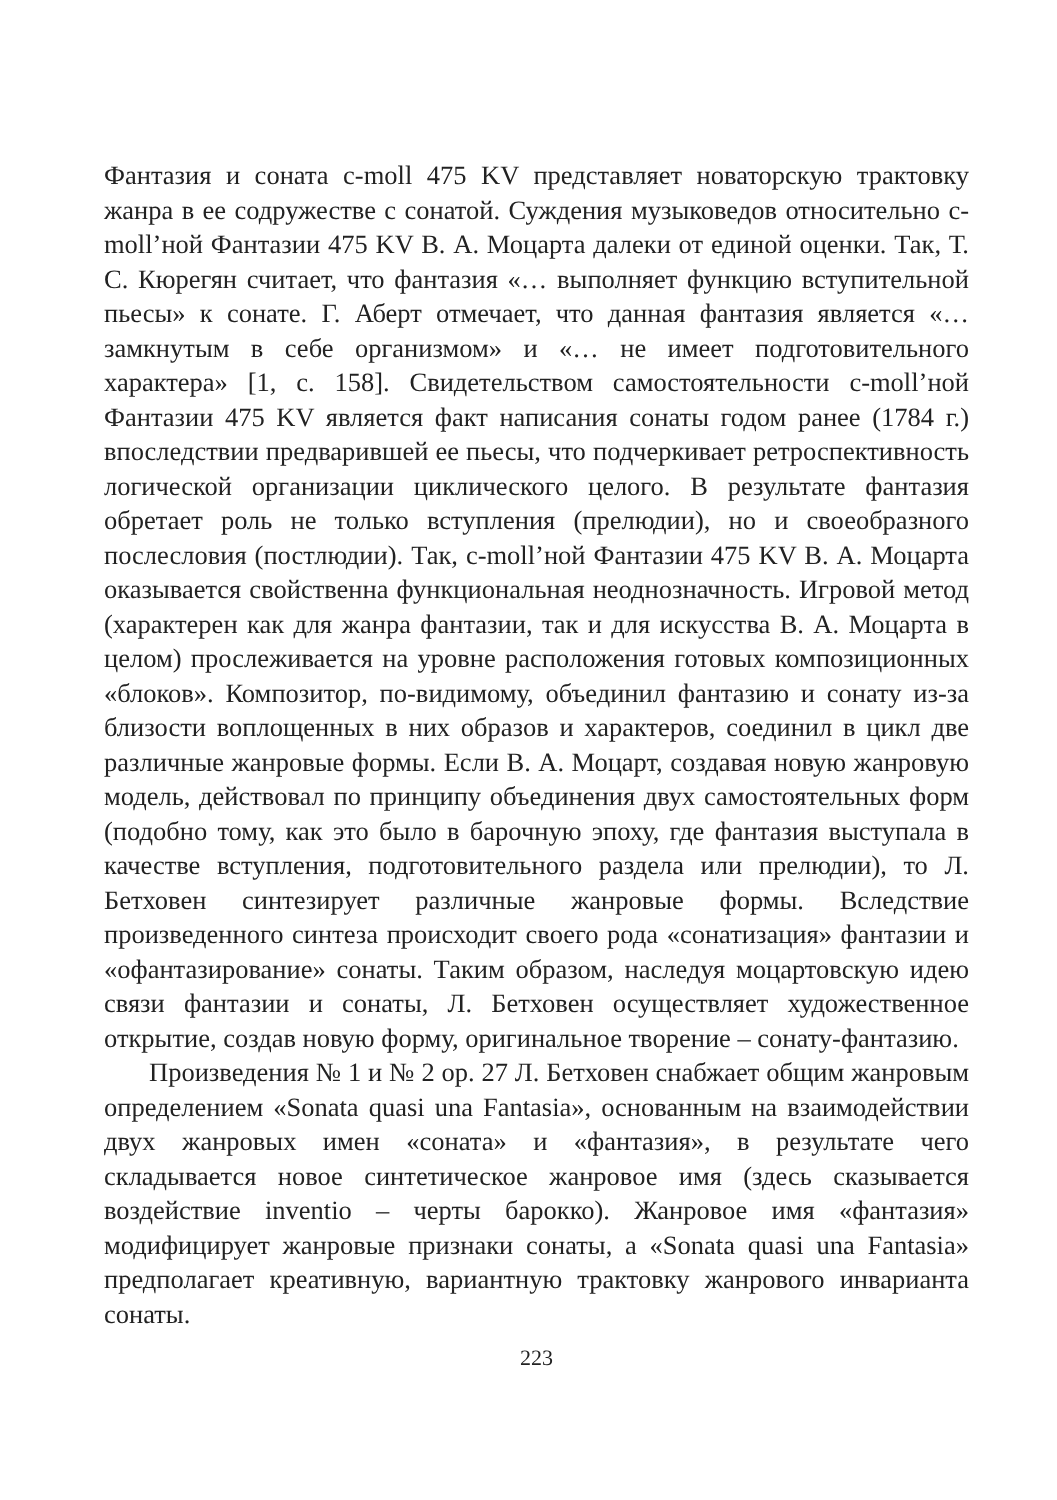Фантазия и соната c-moll 475 KV представляет новаторскую трактовку жанра в ее содружестве с сонатой. Суждения музыковедов относительно c-moll’ной Фантазии 475 KV В. А. Моцарта далеки от единой оценки. Так, Т. С. Кюрегян считает, что фантазия «… выполняет функцию вступительной пьесы» к сонате. Г. Аберт отмечает, что данная фантазия является «… замкнутым в себе организмом» и «… не имеет подготовительного характера» [1, с. 158]. Свидетельством самостоятельности c-moll’ной Фантазии 475 KV является факт написания сонаты годом ранее (1784 г.) впоследствии предварившей ее пьесы, что подчеркивает ретроспективность логической организации циклического целого. В результате фантазия обретает роль не только вступления (прелюдии), но и своеобразного послесловия (постлюдии). Так, c-moll’ной Фантазии 475 KV В. А. Моцарта оказывается свойственна функциональная неоднозначность. Игровой метод (характерен как для жанра фантазии, так и для искусства В. А. Моцарта в целом) прослеживается на уровне расположения готовых композиционных «блоков». Композитор, по-видимому, объединил фантазию и сонату из-за близости воплощенных в них образов и характеров, соединил в цикл две различные жанровые формы. Если В. А. Моцарт, создавая новую жанровую модель, действовал по принципу объединения двух самостоятельных форм (подобно тому, как это было в барочную эпоху, где фантазия выступала в качестве вступления, подготовительного раздела или прелюдии), то Л. Бетховен синтезирует различные жанровые формы. Вследствие произведенного синтеза происходит своего рода «сонатизация» фантазии и «офантазирование» сонаты. Таким образом, наследуя моцартовскую идею связи фантазии и сонаты, Л. Бетховен осуществляет художественное открытие, создав новую форму, оригинальное творение – сонату-фантазию.
Произведения № 1 и № 2 op. 27 Л. Бетховен снабжает общим жанровым определением «Sonata quasi una Fantasia», основанным на взаимодействии двух жанровых имен «соната» и «фантазия», в результате чего складывается новое синтетическое жанровое имя (здесь сказывается воздействие inventio – черты барокко). Жанровое имя «фантазия» модифицирует жанровые признаки сонаты, а «Sonata quasi una Fantasia» предполагает креативную, вариантную трактовку жанрового инварианта сонаты.
223